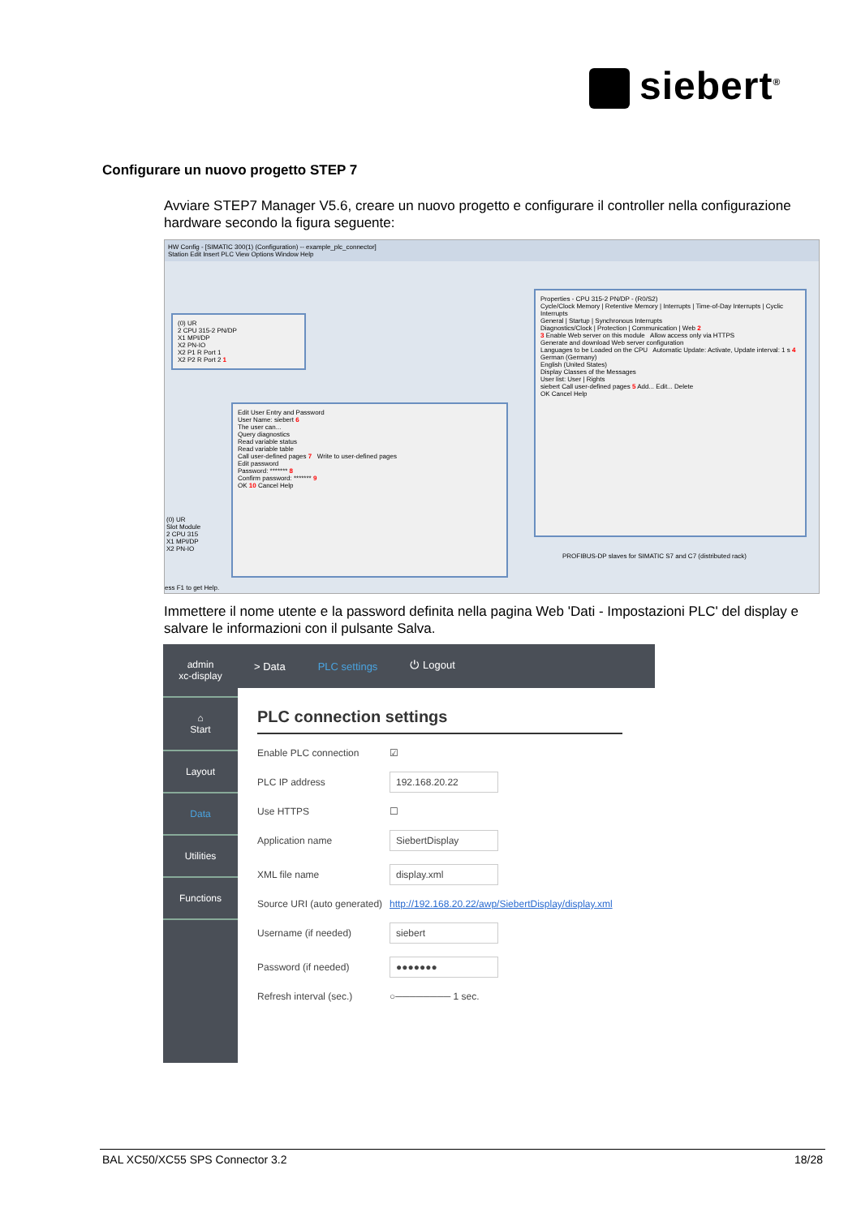siebert<sup>®</sup>
Configurare un nuovo progetto STEP 7
Avviare STEP7 Manager V5.6, creare un nuovo progetto e configurare il controller nella configurazione hardware secondo la figura seguente:
HW Config - [SIMATIC 300(1) (Configuration) -- example_plc_connector]
Station Edit Insert PLC View Options Window Help
(0) UR
2 CPU 315-2 PN/DP
X1 MPI/DP
X2 PN-IO
X2 P1 R Port 1
X2 P2 R Port 2 1
Properties - CPU 315-2 PN/DP - (R0/S2)
Cycle/Clock Memory | Retentive Memory | Interrupts | Time-of-Day Interrupts | Cyclic Interrupts
General | Startup | Synchronous Interrupts
Diagnostics/Clock | Protection | Communication | Web 2
3 Enable Web server on this module Allow access only via HTTPS
Generate and download Web server configuration
Languages to be Loaded on the CPU Automatic Update: Activate, Update interval: 1 s 4
German (Germany)
English (United States)
Display Classes of the Messages
User list: User | Rights
siebert Call user-defined pages 5 Add... Edit... Delete
OK Cancel Help
Edit User Entry and Password
User Name: siebert 6
The user can...
Query diagnostics
Read variable status
Read variable table
Call user-defined pages 7 Write to user-defined pages
Edit password
Password: ******* 8
Confirm password: ******* 9
OK 10 Cancel Help
(0) UR
Slot Module
2 CPU 315
X1 MPI/DP
X2 PN-IO
PROFIBUS-DP slaves for SIMATIC S7 and C7 (distributed rack)
ess F1 to get Help.
Immettere il nome utente e la password definita nella pagina Web 'Dati - Impostazioni PLC' del display e salvare le informazioni con il pulsante Salva.
admin
xc-display
⌂
Start
Layout
Data
Utilities
Functions
> Data PLC settings ⏻ Logout
PLC connection settings
Enable PLC connection ☑
PLC IP address 192.168.20.22
Use HTTPS ☐
Application name SiebertDisplay
XML file name display.xml
Source URI (auto generated) http://192.168.20.22/awp/SiebertDisplay/display.xml
Username (if needed) siebert
Password (if needed) ●●●●●●●
Refresh interval (sec.) ○──────── 1 sec.
BAL XC50/XC55 SPS Connector 3.2 18/28